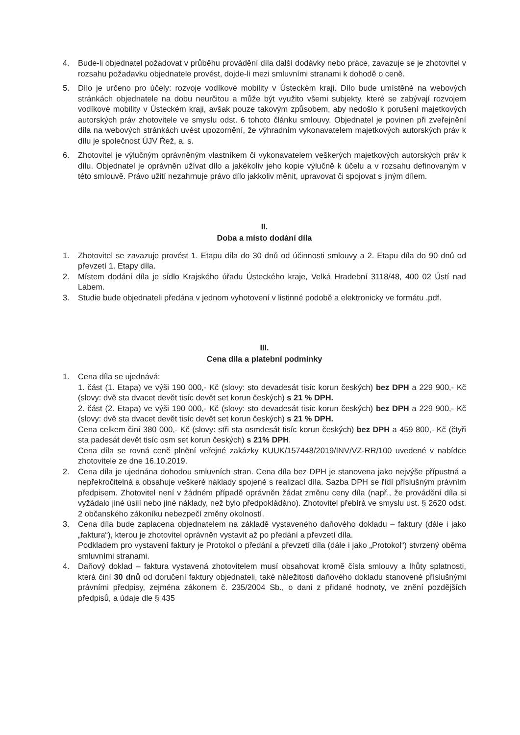4. Bude-li objednatel požadovat v průběhu provádění díla další dodávky nebo práce, zavazuje se je zhotovitel v rozsahu požadavku objednatele provést, dojde-li mezi smluvními stranami k dohodě o ceně.
5. Dílo je určeno pro účely: rozvoje vodíkové mobility v Ústeckém kraji. Dílo bude umístěné na webových stránkách objednatele na dobu neurčitou a může být využito všemi subjekty, které se zabývají rozvojem vodíkové mobility v Ústeckém kraji, avšak pouze takovým způsobem, aby nedošlo k porušení majetkových autorských práv zhotovitele ve smyslu odst. 6 tohoto článku smlouvy. Objednatel je povinen při zveřejnění díla na webových stránkách uvést upozornění, že výhradním vykonavatelem majetkových autorských práv k dílu je společnost ÚJV Řež, a. s.
6. Zhotovitel je výlučným oprávněným vlastníkem či vykonavatelem veškerých majetkových autorských práv k dílu. Objednatel je oprávněn užívat dílo a jakékoliv jeho kopie výlučně k účelu a v rozsahu definovaným v této smlouvě. Právo užití nezahrnuje právo dílo jakkoliv měnit, upravovat či spojovat s jiným dílem.
II.
Doba a místo dodání díla
1. Zhotovitel se zavazuje provést 1. Etapu díla do 30 dnů od účinnosti smlouvy a 2. Etapu díla do 90 dnů od převzetí 1. Etapy díla.
2. Místem dodání díla je sídlo Krajského úřadu Ústeckého kraje, Velká Hradební 3118/48, 400 02 Ústí nad Labem.
3. Studie bude objednateli předána v jednom vyhotovení v listinné podobě a elektronicky ve formátu .pdf.
III.
Cena díla a platební podmínky
1. Cena díla se ujednává:
1. část (1. Etapa) ve výši 190 000,- Kč (slovy: sto devadesát tisíc korun českých) bez DPH a 229 900,- Kč (slovy: dvě sta dvacet devět tisíc devět set korun českých) s 21 % DPH.
2. část (2. Etapa) ve výši 190 000,- Kč (slovy: sto devadesát tisíc korun českých) bez DPH a 229 900,- Kč (slovy: dvě sta dvacet devět tisíc devět set korun českých) s 21 % DPH.
Cena celkem činí 380 000,- Kč (slovy: stři sta osmdesát tisíc korun českých) bez DPH a 459 800,- Kč (čtyři sta padesát devět tisíc osm set korun českých) s 21% DPH.
Cena díla se rovná ceně plnění veřejné zakázky KUUK/157448/2019/INV/VZ-RR/100 uvedené v nabídce zhotovitele ze dne 16.10.2019.
2. Cena díla je ujednána dohodou smluvních stran. Cena díla bez DPH je stanovena jako nejvýše přípustná a nepřekročitelná a obsahuje veškeré náklady spojené s realizací díla. Sazba DPH se řídí příslušným právním předpisem. Zhotovitel není v žádném případě oprávněn žádat změnu ceny díla (např., že provádění díla si vyžádalo jiné úsilí nebo jiné náklady, než bylo předpokládáno). Zhotovitel přebírá ve smyslu ust. § 2620 odst. 2 občanského zákoníku nebezpečí změny okolností.
3. Cena díla bude zaplacena objednatelem na základě vystaveného daňového dokladu – faktury (dále i jako „faktura“), kterou je zhotovitel oprávněn vystavit až po předání a převzetí díla.
Podkladem pro vystavení faktury je Protokol o předání a převzetí díla (dále i jako „Protokol“) stvrzený oběma smluvními stranami.
4. Daňový doklad – faktura vystavená zhotovitelem musí obsahovat kromě čísla smlouvy a lhůty splatnosti, která činí 30 dnů od doručení faktury objednateli, také náležitosti daňového dokladu stanovené příslušnými právními předpisy, zejména zákonem č. 235/2004 Sb., o dani z přidané hodnoty, ve znění pozdějších předpisů, a údaje dle § 435